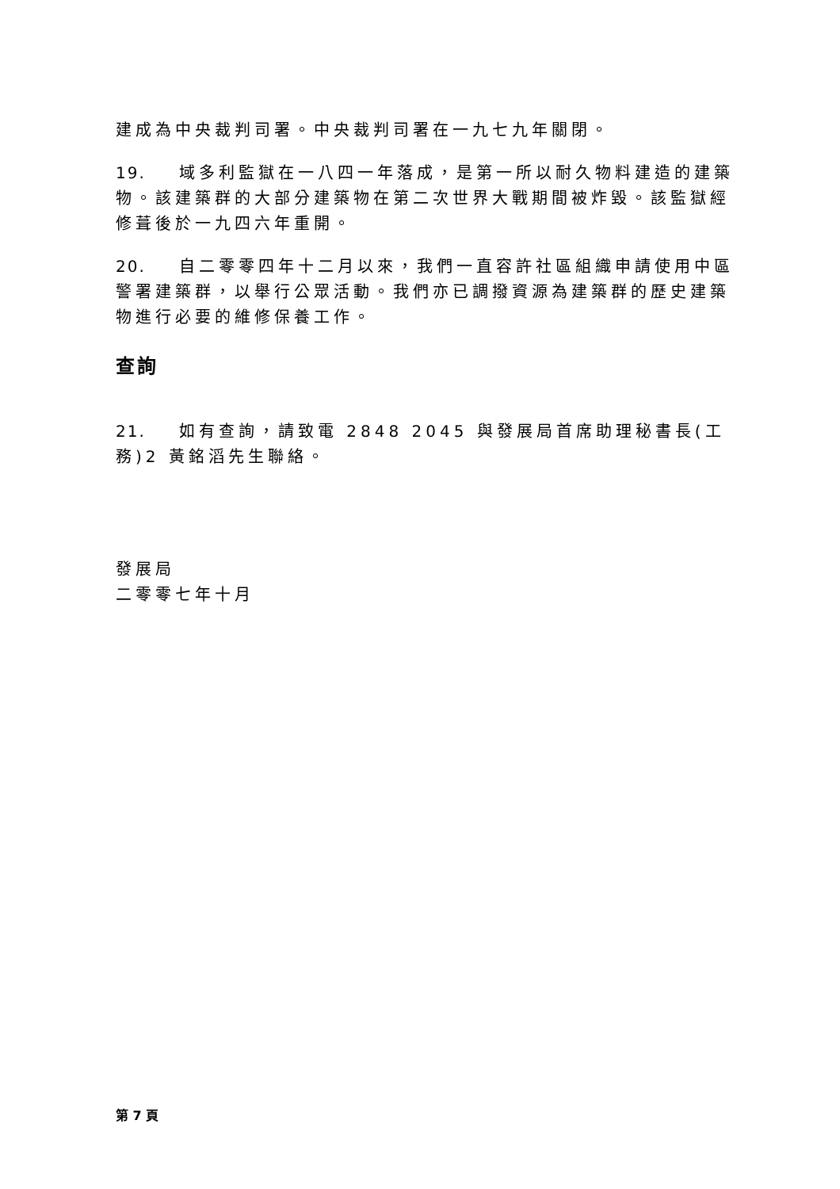建成為中央裁判司署。中央裁判司署在一九七九年關閉。
19. 域多利監獄在一八四一年落成，是第一所以耐久物料建造的建築物。該建築群的大部分建築物在第二次世界大戰期間被炸毀。該監獄經修葺後於一九四六年重開。
20. 自二零零四年十二月以來，我們一直容許社區組織申請使用中區警署建築群，以舉行公眾活動。我們亦已調撥資源為建築群的歷史建築物進行必要的維修保養工作。
查詢
21. 如有查詢，請致電 2848 2045 與發展局首席助理秘書長(工務)2 黃銘滔先生聯絡。
發展局
二零零七年十月
第 7 頁